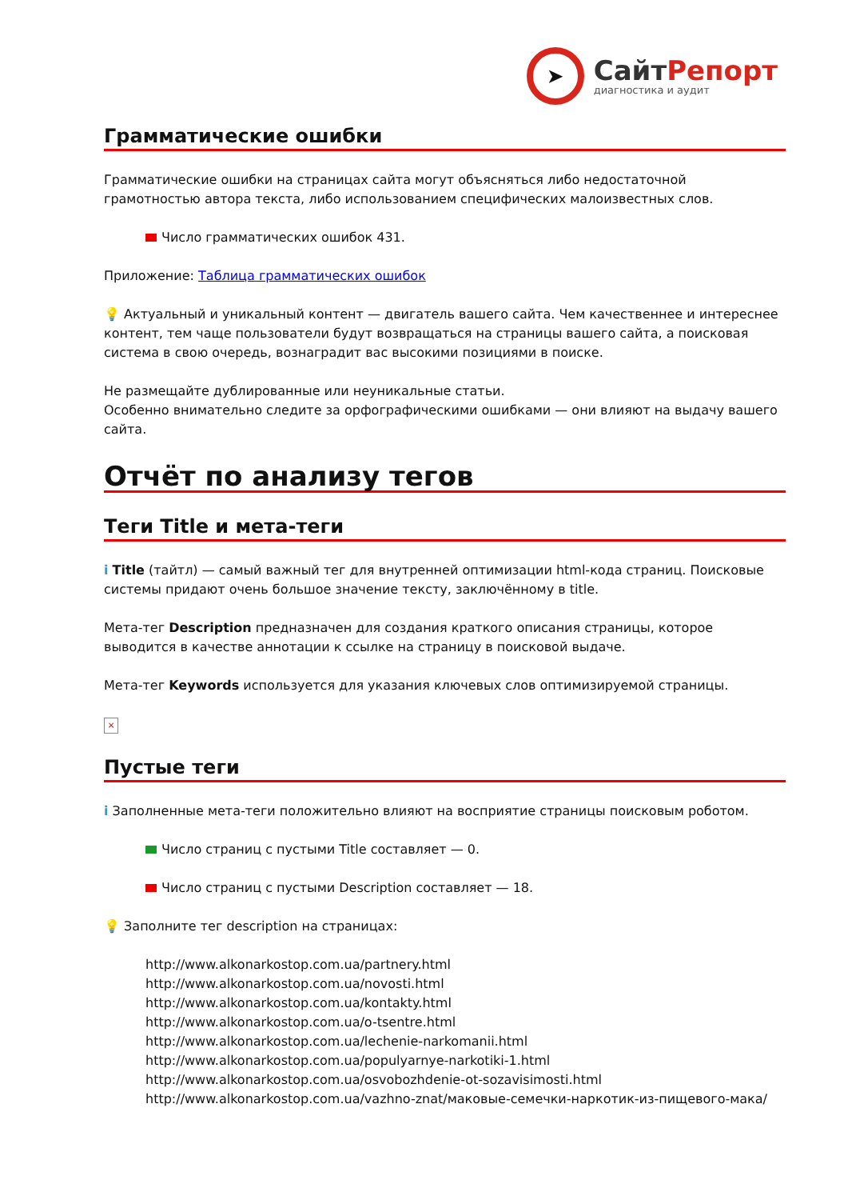➤
СайтРепорт
диагностика и аудит
Грамматические ошибки
Грамматические ошибки на страницах сайта могут объясняться либо недостаточной грамотностью автора текста, либо использованием специфических малоизвестных слов.
Число грамматических ошибок 431.
Приложение: Таблица грамматических ошибок
💡 Актуальный и уникальный контент — двигатель вашего сайта. Чем качественнее и интереснее контент, тем чаще пользователи будут возвращаться на страницы вашего сайта, а поисковая система в свою очередь, вознаградит вас высокими позициями в поиске.
Не размещайте дублированные или неуникальные статьи.
Особенно внимательно следите за орфографическими ошибками — они влияют на выдачу вашего сайта.
Отчёт по анализу тегов
Теги Title и мета-теги
i Title (тайтл) — самый важный тег для внутренней оптимизации html-кода страниц. Поисковые системы придают очень большое значение тексту, заключённому в title.
Мета-тег Description предназначен для создания краткого описания страницы, которое выводится в качестве аннотации к ссылке на страницу в поисковой выдаче.
Мета-тег Keywords используется для указания ключевых слов оптимизируемой страницы.
×
Пустые теги
i Заполненные мета-теги положительно влияют на восприятие страницы поисковым роботом.
Число страниц с пустыми Title составляет — 0.
Число страниц с пустыми Description составляет — 18.
💡 Заполните тег description на страницах:
http://www.alkonarkostop.com.ua/partnery.html
http://www.alkonarkostop.com.ua/novosti.html
http://www.alkonarkostop.com.ua/kontakty.html
http://www.alkonarkostop.com.ua/o-tsentre.html
http://www.alkonarkostop.com.ua/lechenie-narkomanii.html
http://www.alkonarkostop.com.ua/populyarnye-narkotiki-1.html
http://www.alkonarkostop.com.ua/osvobozhdenie-ot-sozavisimosti.html
http://www.alkonarkostop.com.ua/vazhno-znat/маковые-семечки-наркотик-из-пищевого-мака/